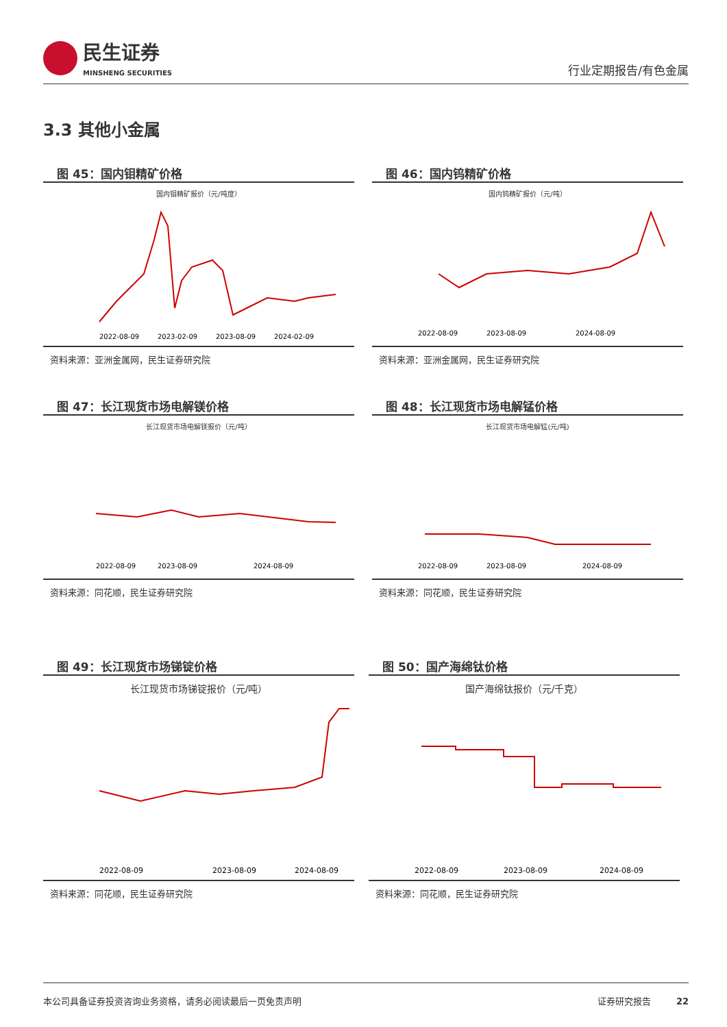民生证券
MINSHENG SECURITIES
行业定期报告/有色金属
3.3 其他小金属
图 45：国内钼精矿价格
国内钼精矿报价（元/吨度）
2022-08-09
2023-02-09
2023-08-09
2024-02-09
资料来源：亚洲金属网，民生证券研究院
图 46：国内钨精矿价格
国内钨精矿报价（元/吨）
2022-08-09
2023-08-09
2024-08-09
资料来源：亚洲金属网，民生证券研究院
图 47：长江现货市场电解镁价格
长江现货市场电解镁报价（元/吨）
2022-08-09
2023-08-09
2024-08-09
资料来源：同花顺，民生证券研究院
图 48：长江现货市场电解锰价格
长江现货市场电解锰(元/吨)
2022-08-09
2023-08-09
2024-08-09
资料来源：同花顺，民生证券研究院
图 49：长江现货市场锑锭价格
长江现货市场锑锭报价（元/吨）
2022-08-09
2023-08-09
2024-08-09
资料来源：同花顺，民生证券研究院
图 50：国产海绵钛价格
国产海绵钛报价（元/千克）
2022-08-09
2023-08-09
2024-08-09
资料来源：同花顺，民生证券研究院
本公司具备证券投资咨询业务资格，请务必阅读最后一页免责声明 证券研究报告 22